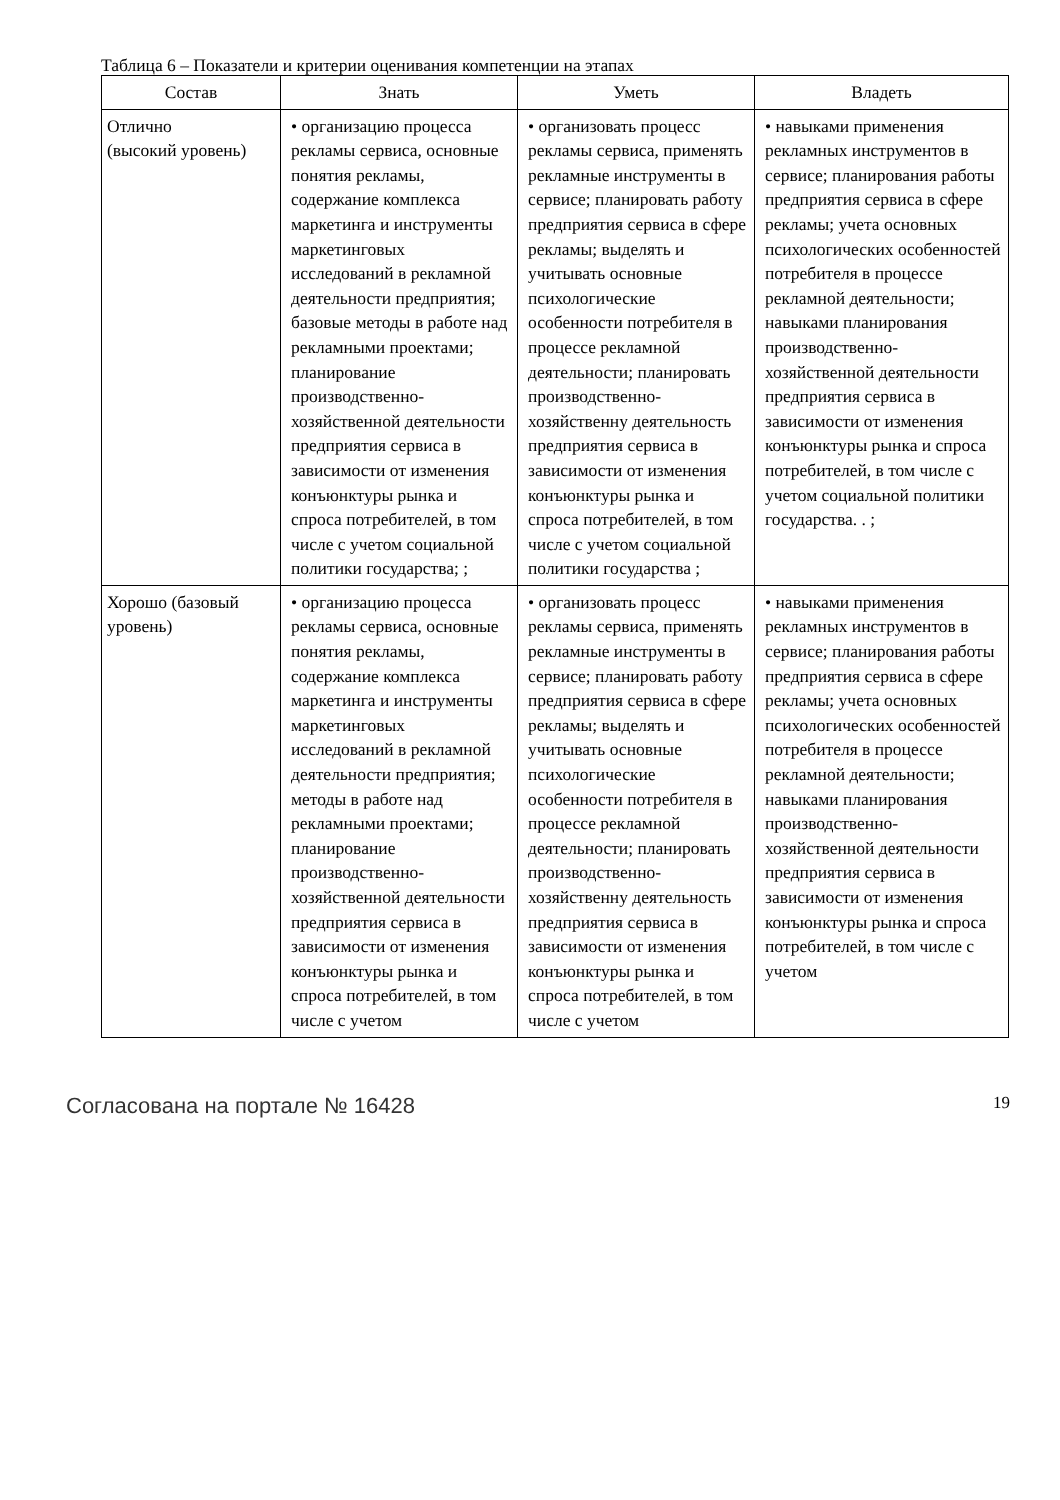Таблица 6 – Показатели и критерии оценивания компетенции на этапах
| Состав | Знать | Уметь | Владеть |
| --- | --- | --- | --- |
| Отлично (высокий уровень) | • организацию процесса рекламы сервиса, основные понятия рекламы, содержание комплекса маркетинга и инструменты маркетинговых исследований в рекламной деятельности предприятия; базовые методы в работе над рекламными проектами; планирование производственно-хозяйственной деятельности предприятия сервиса в зависимости от изменения конъюнктуры рынка и спроса потребителей, в том числе с учетом социальной политики государства; ; | • организовать процесс рекламы сервиса, применять рекламные инструменты в сервисе; планировать работу предприятия сервиса в сфере рекламы; выделять и учитывать основные психологические особенности потребителя в процессе рекламной деятельности; планировать производственно-хозяйственну деятельность предприятия сервиса в зависимости от изменения конъюнктуры рынка и спроса потребителей, в том числе с учетом социальной политики государства ; | • навыками применения рекламных инструментов в сервисе; планирования работы предприятия сервиса в сфере рекламы; учета основных психологических особенностей потребителя в процессе рекламной деятельности; навыками планирования производственно-хозяйственной деятельности предприятия сервиса в зависимости от изменения конъюнктуры рынка и спроса потребителей, в том числе с учетом социальной политики государства. . ; |
| Хорошо (базовый уровень) | • организацию процесса рекламы сервиса, основные понятия рекламы, содержание комплекса маркетинга и инструменты маркетинговых исследований в рекламной деятельности предприятия; методы в работе над рекламными проектами; планирование производственно-хозяйственной деятельности предприятия сервиса в зависимости от изменения конъюнктуры рынка и спроса потребителей, в том числе с учетом | • организовать процесс рекламы сервиса, применять рекламные инструменты в сервисе; планировать работу предприятия сервиса в сфере рекламы; выделять и учитывать основные психологические особенности потребителя в процессе рекламной деятельности; планировать производственно-хозяйственну деятельность предприятия сервиса в зависимости от изменения конъюнктуры рынка и спроса потребителей, в том числе с учетом | • навыками применения рекламных инструментов в сервисе; планирования работы предприятия сервиса в сфере рекламы; учета основных психологических особенностей потребителя в процессе рекламной деятельности; навыками планирования производственно-хозяйственной деятельности предприятия сервиса в зависимости от изменения конъюнктуры рынка и спроса потребителей, в том числе с учетом |
Согласована на портале № 16428 19